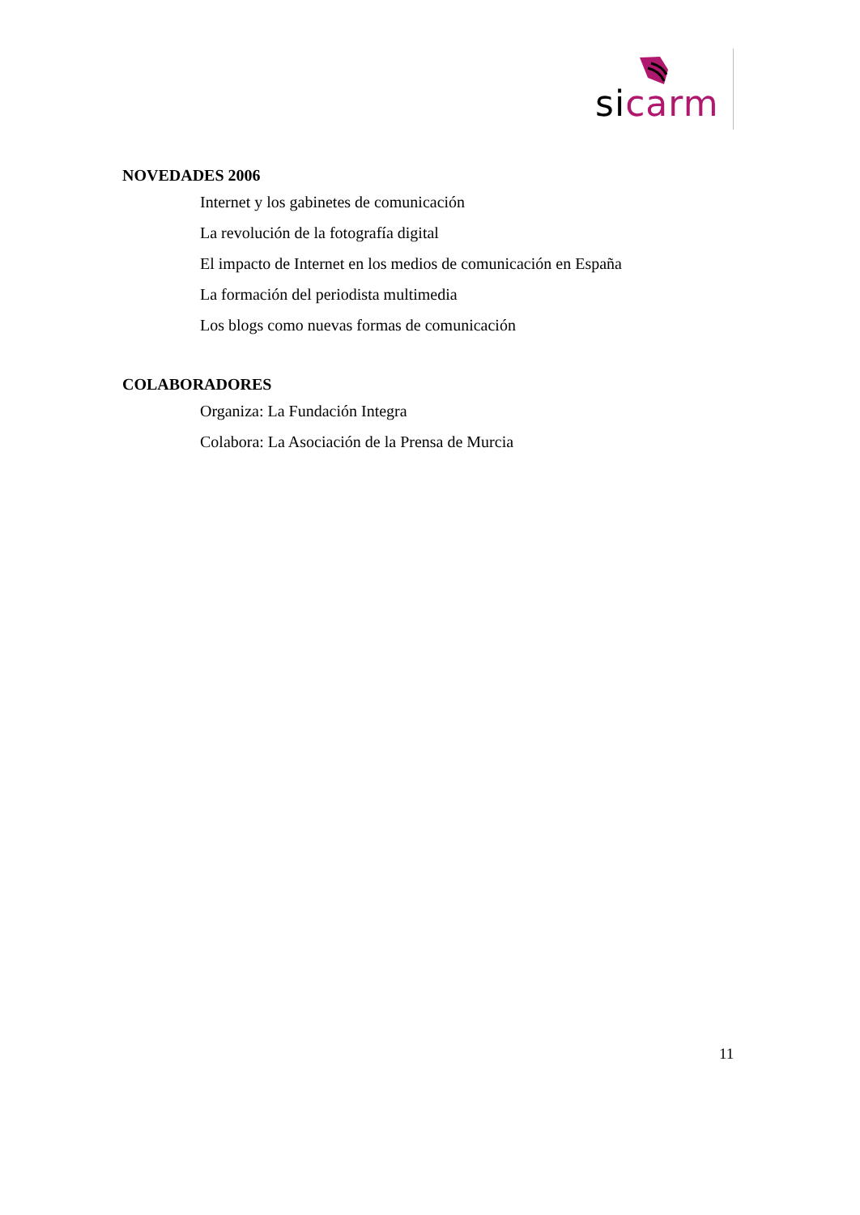sicarm
NOVEDADES 2006
Internet y los gabinetes de comunicación
La revolución de la fotografía digital
El impacto de Internet en los medios de comunicación en España
La formación del periodista multimedia
Los blogs como nuevas formas de comunicación
COLABORADORES
Organiza: La Fundación Integra
Colabora: La Asociación de la Prensa de Murcia
11